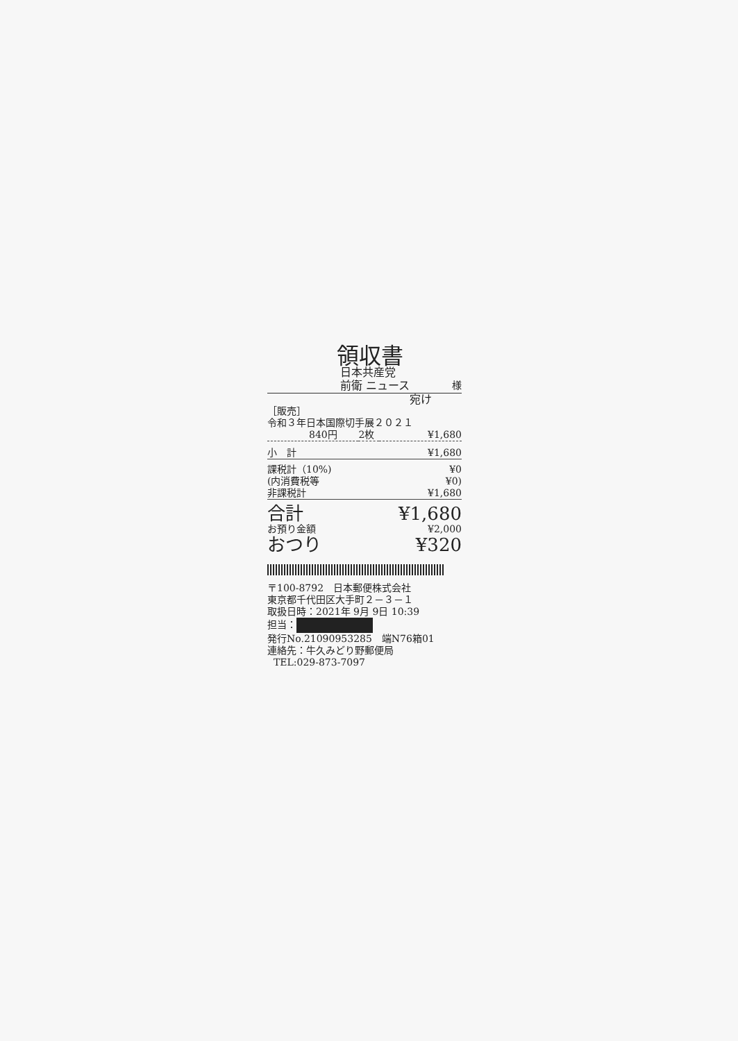領収書
日本共産党
前衛 ニュース 様
宛け
| ［販売］ | | |
| 令和３年日本国際切手展２０２１ | | |
| 840円 | 2枚 | ¥1,680 |
| 小 計 | | ¥1,680 |
| 課税計（10%) | | ¥0 |
| (内消費税等 | | ¥0) |
| 非課税計 | | ¥1,680 |
| 合計 | | ¥1,680 |
| お預り金額 | | ¥2,000 |
| おつり | | ¥320 |
〒100-8792　日本郵便株式会社
東京都千代田区大手町２－３－１
取扱日時：2021年 9月 9日 10:39
担当：
発行No.21090953285　端N76箱01
連絡先：牛久みどり野郵便局
TEL:029-873-7097